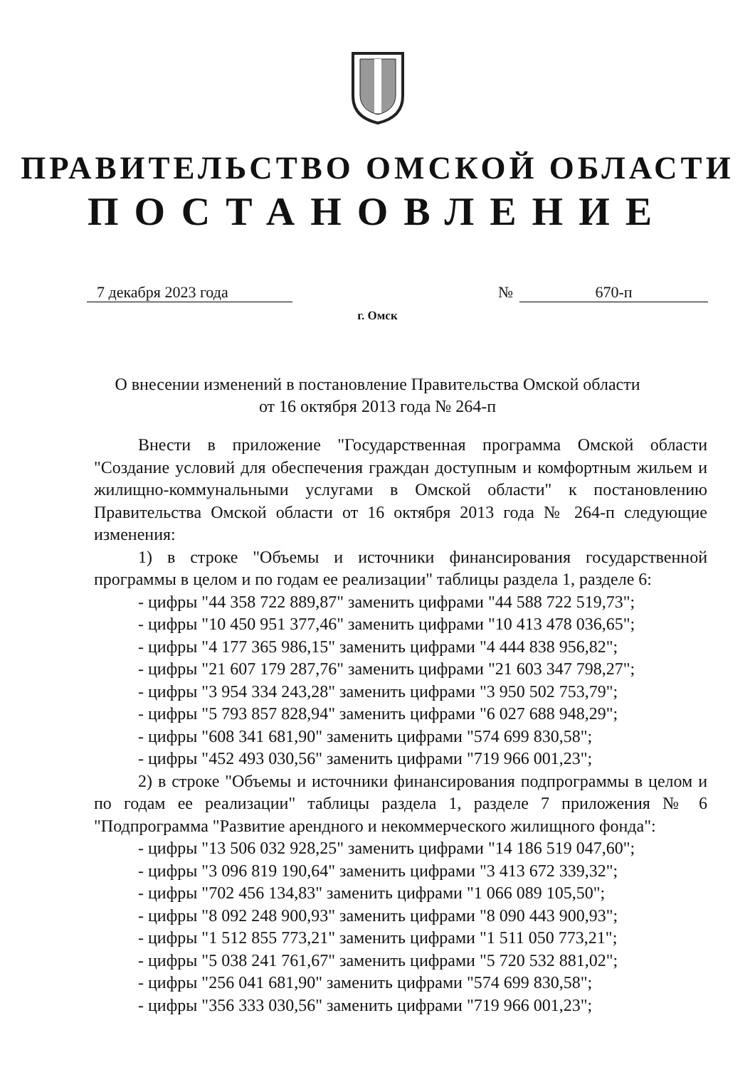ПРАВИТЕЛЬСТВО ОМСКОЙ ОБЛАСТИ
ПОСТАНОВЛЕНИЕ
7 декабря 2023 года № 670-п
г. Омск
О внесении изменений в постановление Правительства Омской области
от 16 октября 2013 года № 264-п
Внести в приложение "Государственная программа Омской области "Создание условий для обеспечения граждан доступным и комфортным жильем и жилищно-коммунальными услугами в Омской области" к постановлению Правительства Омской области от 16 октября 2013 года № 264-п следующие изменения:
1) в строке "Объемы и источники финансирования государственной программы в целом и по годам ее реализации" таблицы раздела 1, разделе 6:
- цифры "44 358 722 889,87" заменить цифрами "44 588 722 519,73";
- цифры "10 450 951 377,46" заменить цифрами "10 413 478 036,65";
- цифры "4 177 365 986,15" заменить цифрами "4 444 838 956,82";
- цифры "21 607 179 287,76" заменить цифрами "21 603 347 798,27";
- цифры "3 954 334 243,28" заменить цифрами "3 950 502 753,79";
- цифры "5 793 857 828,94" заменить цифрами "6 027 688 948,29";
- цифры "608 341 681,90" заменить цифрами "574 699 830,58";
- цифры "452 493 030,56" заменить цифрами "719 966 001,23";
2) в строке "Объемы и источники финансирования подпрограммы в целом и по годам ее реализации" таблицы раздела 1, разделе 7 приложения № 6 "Подпрограмма "Развитие арендного и некоммерческого жилищного фонда":
- цифры "13 506 032 928,25" заменить цифрами "14 186 519 047,60";
- цифры "3 096 819 190,64" заменить цифрами "3 413 672 339,32";
- цифры "702 456 134,83" заменить цифрами "1 066 089 105,50";
- цифры "8 092 248 900,93" заменить цифрами "8 090 443 900,93";
- цифры "1 512 855 773,21" заменить цифрами "1 511 050 773,21";
- цифры "5 038 241 761,67" заменить цифрами "5 720 532 881,02";
- цифры "256 041 681,90" заменить цифрами "574 699 830,58";
- цифры "356 333 030,56" заменить цифрами "719 966 001,23";